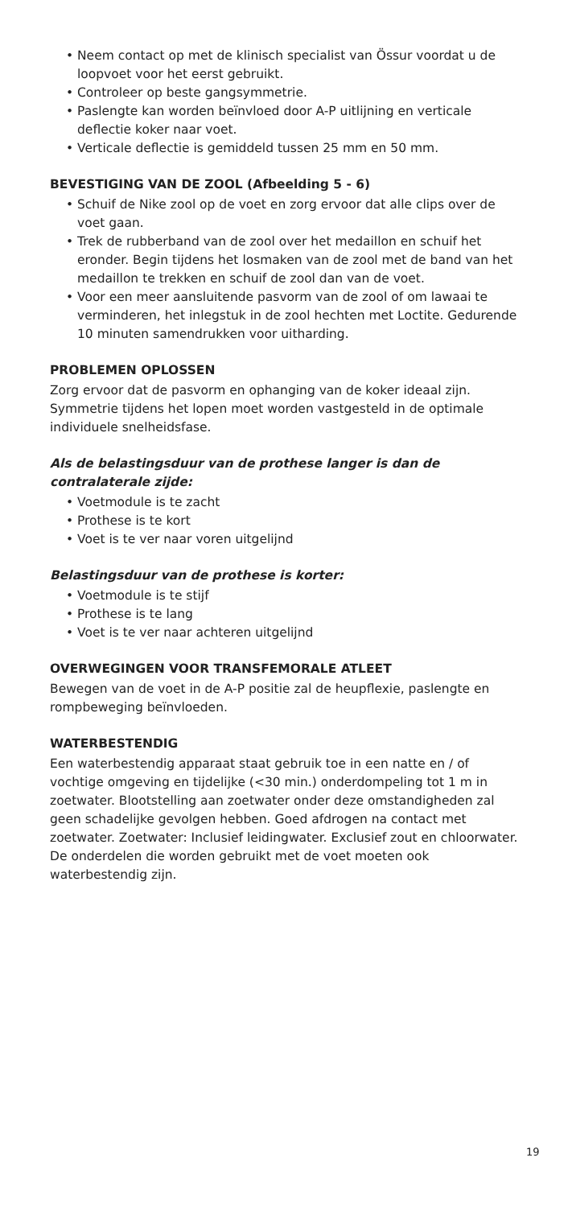• Neem contact op met de klinisch specialist van Össur voordat u de loopvoet voor het eerst gebruikt.
• Controleer op beste gangsymmetrie.
• Paslengte kan worden beïnvloed door A-P uitlijning en verticale deflectie koker naar voet.
• Verticale deflectie is gemiddeld tussen 25 mm en 50 mm.
BEVESTIGING VAN DE ZOOL (Afbeelding 5 - 6)
• Schuif de Nike zool op de voet en zorg ervoor dat alle clips over de voet gaan.
• Trek de rubberband van de zool over het medaillon en schuif het eronder. Begin tijdens het losmaken van de zool met de band van het medaillon te trekken en schuif de zool dan van de voet.
• Voor een meer aansluitende pasvorm van de zool of om lawaai te verminderen, het inlegstuk in de zool hechten met Loctite. Gedurende 10 minuten samendrukken voor uitharding.
PROBLEMEN OPLOSSEN
Zorg ervoor dat de pasvorm en ophanging van de koker ideaal zijn. Symmetrie tijdens het lopen moet worden vastgesteld in de optimale individuele snelheidsfase.
Als de belastingsduur van de prothese langer is dan de contralaterale zijde:
• Voetmodule is te zacht
• Prothese is te kort
• Voet is te ver naar voren uitgelijnd
Belastingsduur van de prothese is korter:
• Voetmodule is te stijf
• Prothese is te lang
• Voet is te ver naar achteren uitgelijnd
OVERWEGINGEN VOOR TRANSFEMORALE ATLEET
Bewegen van de voet in de A-P positie zal de heupflexie, paslengte en rompbeweging beïnvloeden.
WATERBESTENDIG
Een waterbestendig apparaat staat gebruik toe in een natte en / of vochtige omgeving en tijdelijke (<30 min.) onderdompeling tot 1 m in zoetwater. Blootstelling aan zoetwater onder deze omstandigheden zal geen schadelijke gevolgen hebben. Goed afdrogen na contact met zoetwater. Zoetwater: Inclusief leidingwater. Exclusief zout en chloorwater.
De onderdelen die worden gebruikt met de voet moeten ook waterbestendig zijn.
19